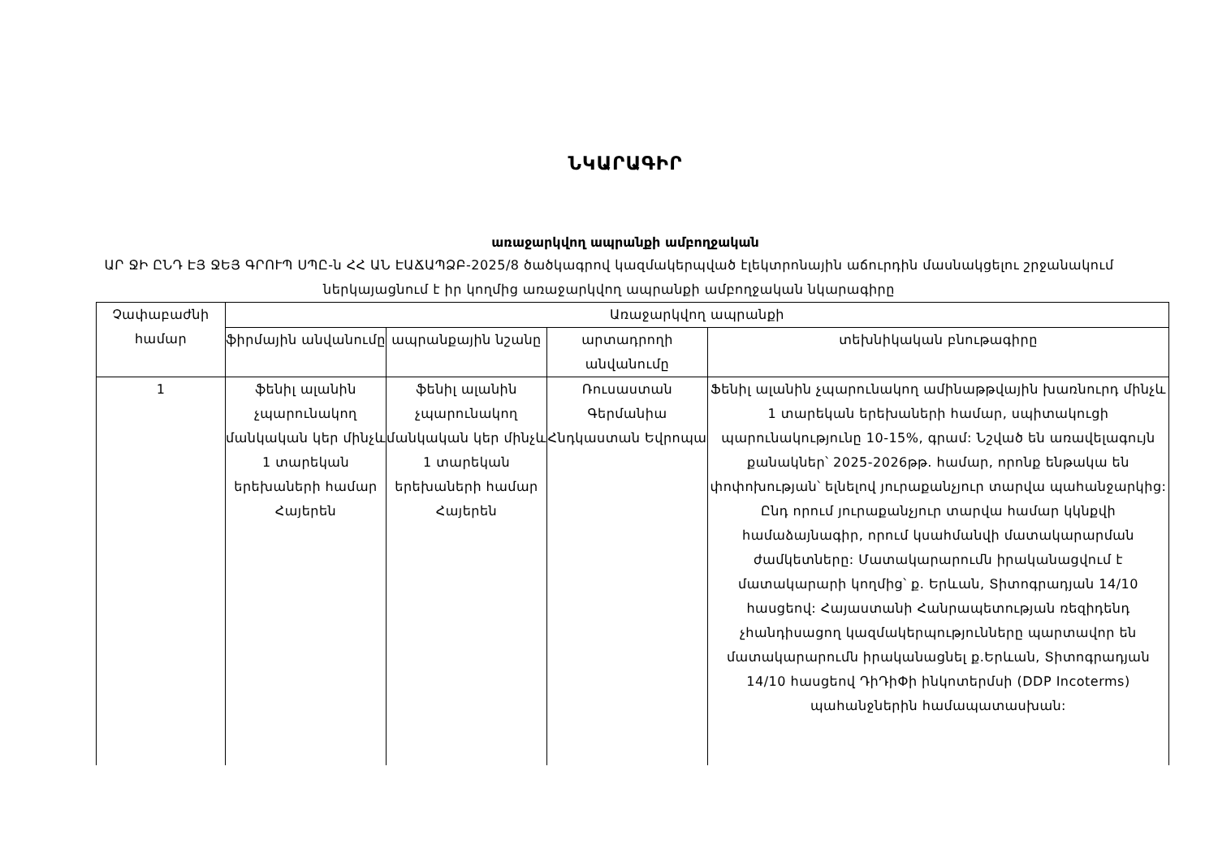ՆԿԱՐԱԳԻՐ
առաջարկվող ապրանքի ամբողջական
ԱՐ ՋԻ ԸՆԴ ԷՅ ՋԵՅ ԳՐՈՒՊ ՍՊԸ-ն ՀՀ ԱՆ ԷԱՃԱՊՁԲ-2025/8 ծածկագրով կազմակերպված էլեկտրոնային աճուրդին մասնակցելու շրջանակում ներկայացնում է իր կողմից առաջարկվող ապրանքի ամբողջական նկարագիրը
| Չափաբաժնի համար | Առաջարկվող ապրանքի | | | |
| --- | --- | --- | --- | --- |
| | ֆիրմային անվանումը | ապրանքային նշանը | արտադրողի անվանումը | տեխնիկական բնութագիրը |
| 1 | ֆենիլ ալանին չպարունակող մանկական կեր մինչև 1 տարեկան երեխաների համար Հայերեն | ֆենիլ ալանին չպարունակող մանկական կեր մինչև 1 տարեկան երեխաների համար Հայերեն | Ռուսաստան Գերմանիա Հնդկաստան Եվրոպա | Ֆենիլ ալանին չպարունակող ամինաթթվային խառնուրդ մինչև 1 տարեկան երեխաների համար, սպիտակուցի պարունակությունը 10-15%, գրամ: Նշված են առավելագույն քանակներ՝ 2025-2026թթ. համար, որոնք ենթակա են փոփոխության՝ ելնելով յուրաքանչյուր տարվա պահանջարկից: Ընդ որում յուրաքանչյուր տարվա համար կկնքվի համաձայնագիր, որում կսահմանվի մատակարարման ժամկետները: Մատակարարումն իրականացվում է մատակարարի կողմից՝ ք. Երևան, Տիտոգրադյան 14/10 հասցեով: Հայաստանի Հանրապետության ռեզիդենդ չհանդիսացող կազմակերպությունները պարտավոր են մատակարարումն իրականացնել ք.Երևան, Տիտոգրադյան 14/10 հասցեով ԴիԴիՓի ինկոտերմսի (DDP Incoterms) պահանջներին համապատասխան: |